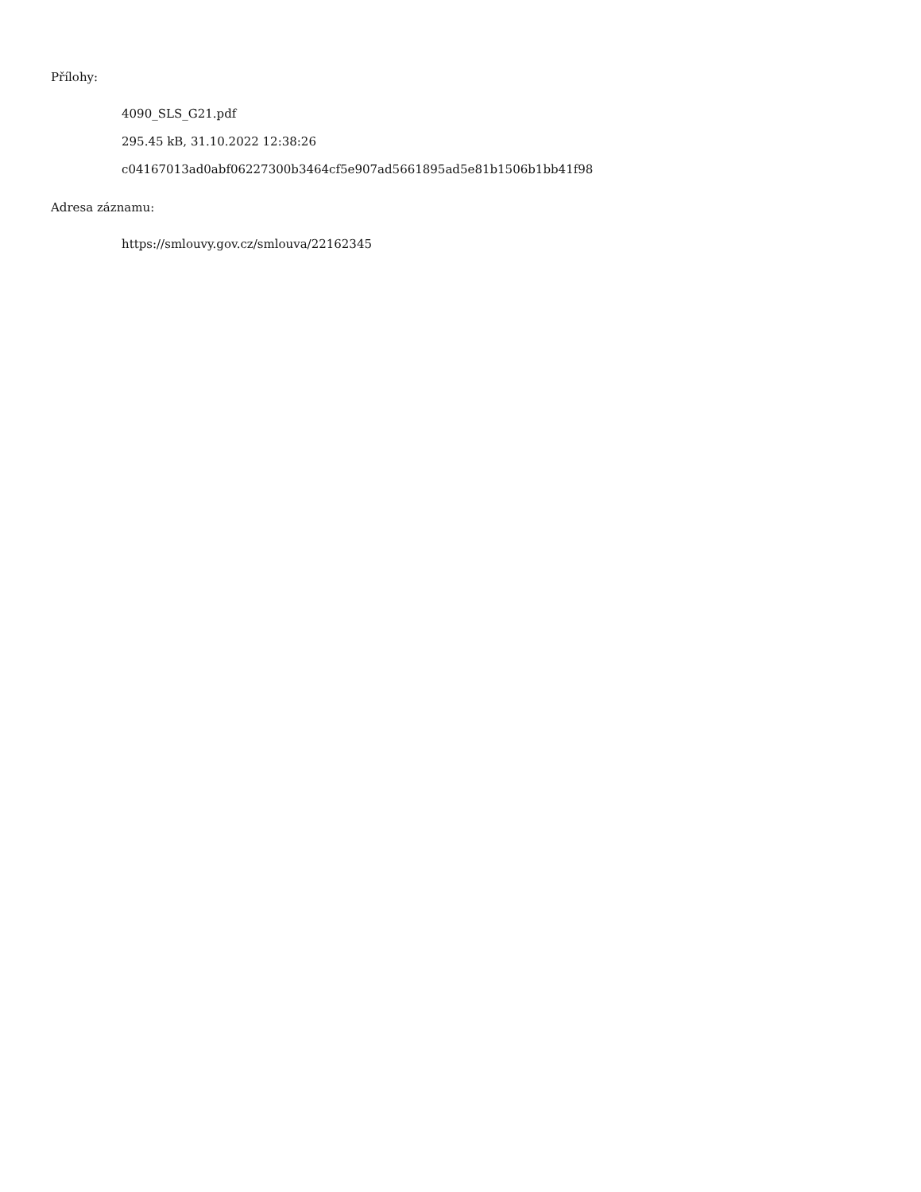Přílohy:
4090_SLS_G21.pdf
295.45 kB, 31.10.2022 12:38:26
c04167013ad0abf06227300b3464cf5e907ad5661895ad5e81b1506b1bb41f98
Adresa záznamu:
https://smlouvy.gov.cz/smlouva/22162345